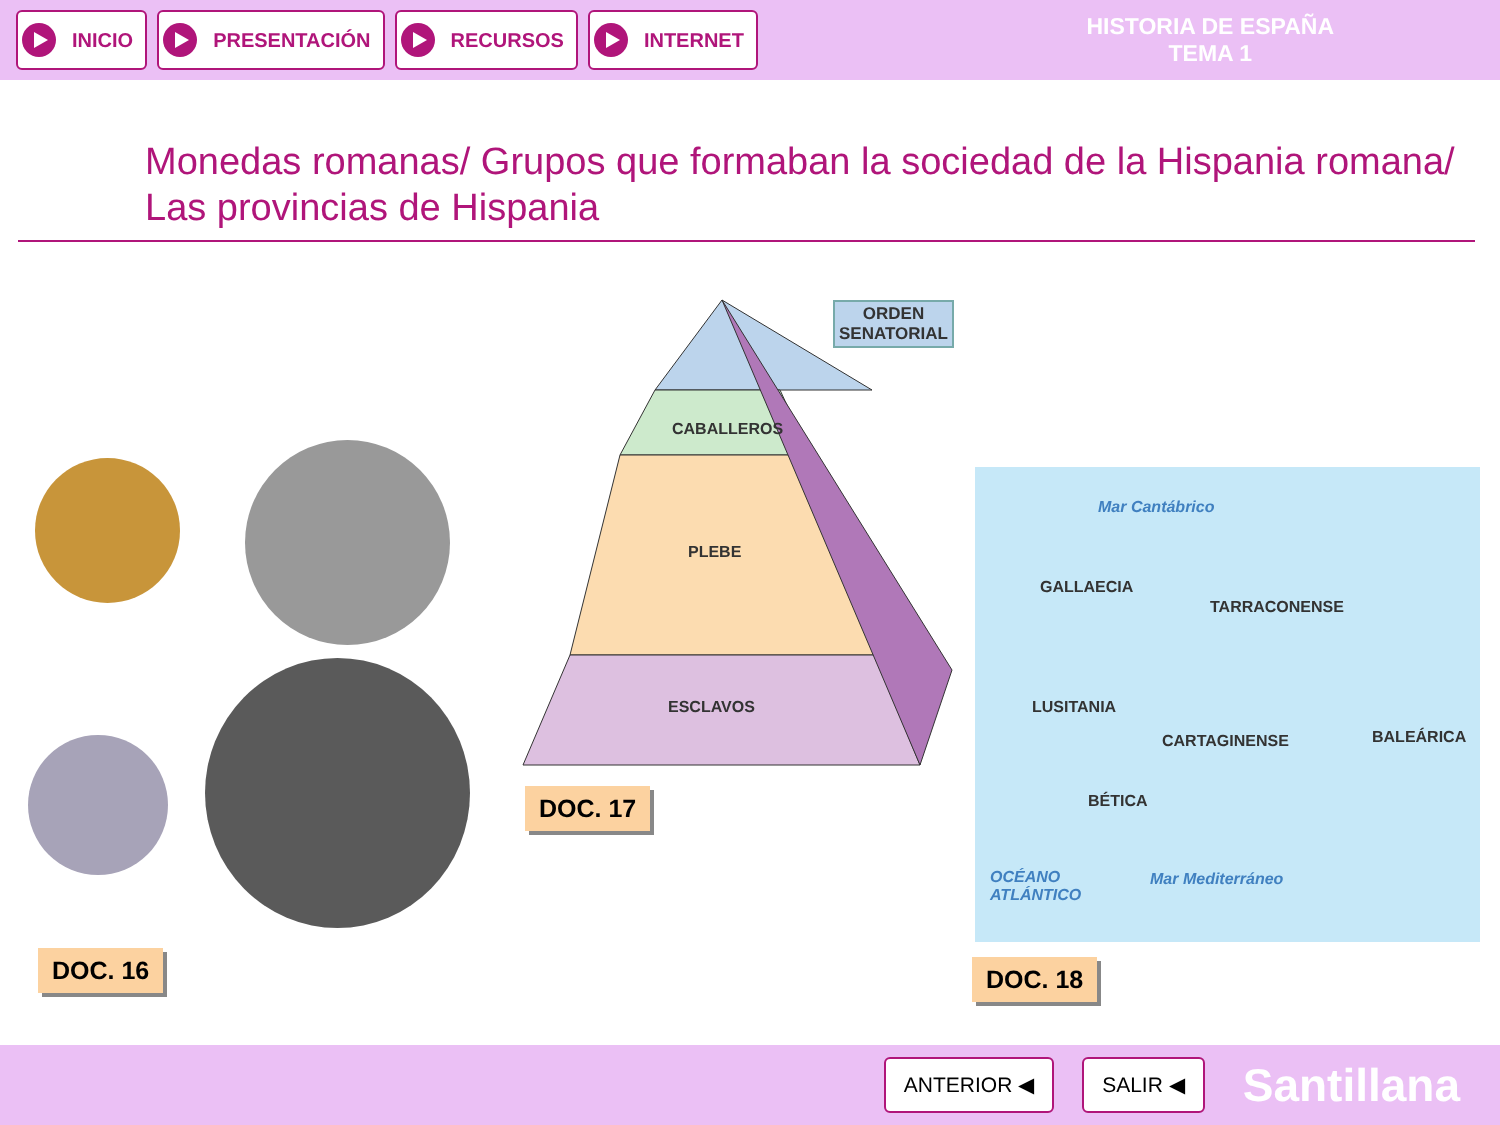INICIO PRESENTACIÓN RECURSOS INTERNET
HISTORIA DE ESPAÑA
TEMA 1
Monedas romanas/ Grupos que formaban la sociedad de la Hispania romana/ Las provincias de Hispania
ORDEN
SENATORIAL
CABALLEROS
PLEBE
ESCLAVOS
Mar Cantábrico
GALLAECIA
TARRACONENSE
LUSITANIA
CARTAGINENSE BALEÁRICA
BÉTICA
OCÉANO
ATLÁNTICO
Mar Mediterráneo
DOC. 16
DOC. 17
DOC. 18
ANTERIOR ◀ SALIR ◀
Santillana